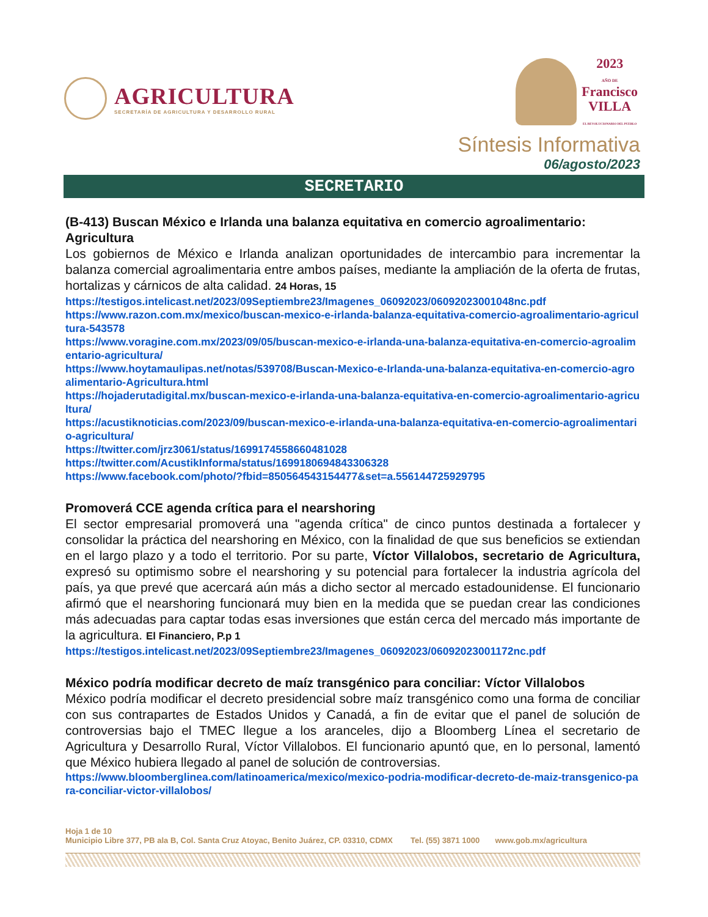AGRICULTURA
SECRETARÍA DE AGRICULTURA Y DESARROLLO RURAL
2023
AÑO DE
Francisco
VILLA
EL REVOLUCIONARIO DEL PUEBLO
Síntesis Informativa
06/agosto/2023
SECRETARIO
(B-413) Buscan México e Irlanda una balanza equitativa en comercio agroalimentario: Agricultura
Los gobiernos de México e Irlanda analizan oportunidades de intercambio para incrementar la balanza comercial agroalimentaria entre ambos países, mediante la ampliación de la oferta de frutas, hortalizas y cárnicos de alta calidad. 24 Horas, 15
https://testigos.intelicast.net/2023/09Septiembre23/Imagenes_06092023/06092023001048nc.pdf
https://www.razon.com.mx/mexico/buscan-mexico-e-irlanda-balanza-equitativa-comercio-agroalimentario-agricultura-543578
https://www.voragine.com.mx/2023/09/05/buscan-mexico-e-irlanda-una-balanza-equitativa-en-comercio-agroalimentario-agricultura/
https://www.hoytamaulipas.net/notas/539708/Buscan-Mexico-e-Irlanda-una-balanza-equitativa-en-comercio-agroalimentario-Agricultura.html
https://hojaderutadigital.mx/buscan-mexico-e-irlanda-una-balanza-equitativa-en-comercio-agroalimentario-agricultura/
https://acustiknoticias.com/2023/09/buscan-mexico-e-irlanda-una-balanza-equitativa-en-comercio-agroalimentario-agricultura/
https://twitter.com/jrz3061/status/1699174558660481028
https://twitter.com/AcustikInforma/status/1699180694843306328
https://www.facebook.com/photo/?fbid=850564543154477&set=a.556144725929795
Promoverá CCE agenda crítica para el nearshoring
El sector empresarial promoverá una "agenda crítica" de cinco puntos destinada a fortalecer y consolidar la práctica del nearshoring en México, con la finalidad de que sus beneficios se extiendan en el largo plazo y a todo el territorio. Por su parte, Víctor Villalobos, secretario de Agricultura, expresó su optimismo sobre el nearshoring y su potencial para fortalecer la industria agrícola del país, ya que prevé que acercará aún más a dicho sector al mercado estadounidense. El funcionario afirmó que el nearshoring funcionará muy bien en la medida que se puedan crear las condiciones más adecuadas para captar todas esas inversiones que están cerca del mercado más importante de la agricultura. El Financiero, P.p 1
https://testigos.intelicast.net/2023/09Septiembre23/Imagenes_06092023/06092023001172nc.pdf
México podría modificar decreto de maíz transgénico para conciliar: Víctor Villalobos
México podría modificar el decreto presidencial sobre maíz transgénico como una forma de conciliar con sus contrapartes de Estados Unidos y Canadá, a fin de evitar que el panel de solución de controversias bajo el TMEC llegue a los aranceles, dijo a Bloomberg Línea el secretario de Agricultura y Desarrollo Rural, Víctor Villalobos. El funcionario apuntó que, en lo personal, lamentó que México hubiera llegado al panel de solución de controversias.
https://www.bloomberglinea.com/latinoamerica/mexico/mexico-podria-modificar-decreto-de-maiz-transgenico-para-conciliar-victor-villalobos/
Hoja 1 de 10
Municipio Libre 377, PB ala B, Col. Santa Cruz Atoyac, Benito Juárez, CP. 03310, CDMX Tel. (55) 3871 1000 www.gob.mx/agricultura